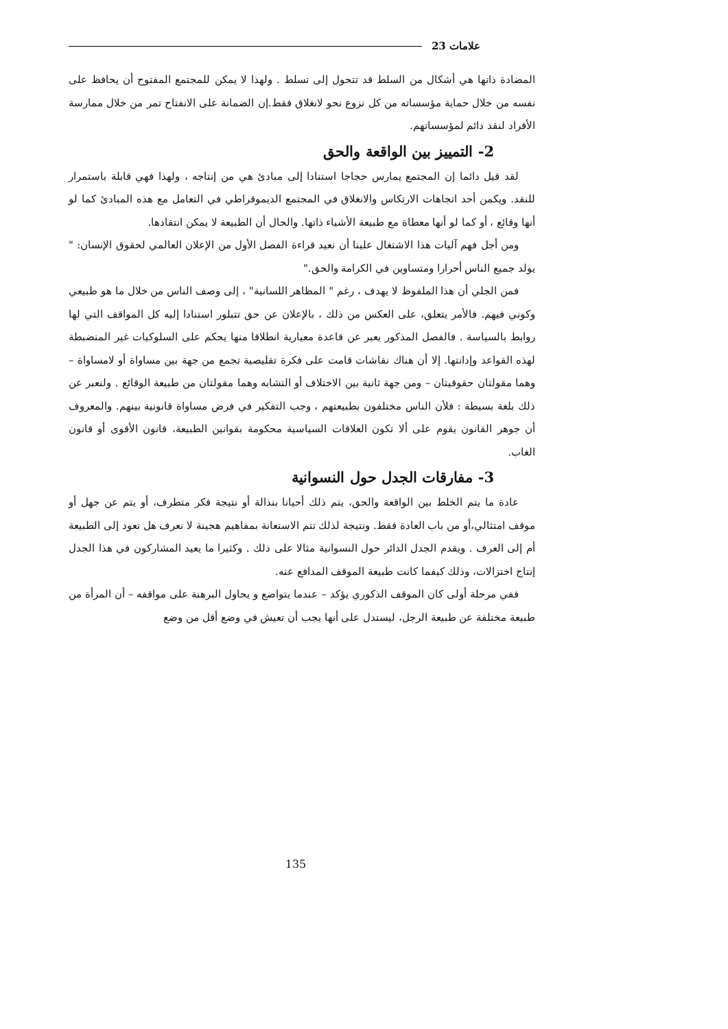علامات 23
المضادة ذاتها هي أشكال من السلط قد تتحول إلى تسلط . ولهذا لا يمكن للمجتمع المفتوح أن يحافظ على نفسه من خلال حماية مؤسساته من كل نزوع نحو لانغلاق فقط.إن الضمانة على الانفتاح تمر من خلال ممارسة الأفراد لنقد دائم لمؤسساتهم.
2- التمييز بين الواقعة والحق
لقد قيل دائما إن المجتمع يمارس حجاجا استنادا إلى مبادئ هي من إنتاجه ، ولهذا فهي قابلة باستمرار للنقد. ويكمن أحد اتجاهات الارتكاس والانغلاق في المجتمع الديموقراطي في التعامل مع هذه المبادئ كما لو أنها وقائع ، أو كما لو أنها معطاة مع طبيعة الأشياء ذاتها. والحال أن الطبيعة لا يمكن انتقادها.
ومن أجل فهم آليات هذا الاشتغال علينا أن نعيد قراءة الفصل الأول من الإعلان العالمي لحقوق الإنسان: " يولد جميع الناس أحرارا ومتساوين في الكرامة والحق."
فمن الجلي أن هذا الملفوظ لا يهدف ، رغم " المظاهر اللسانية" ، إلى وصف الناس من خلال ما هو طبيعي وكوني فيهم. فالأمر يتعلق، على العكس من ذلك ، بالإعلان عن حق تتبلور استنادا إليه كل المواقف التي لها روابط بالسياسة . فالفصل المذكور يعبر عن قاعدة معيارية انطلاقا منها يحكم على السلوكيات غير المنضبطة لهذه القواعد وإدانتها. إلا أن هناك نقاشات قامت على فكرة تقليصية تجمع من جهة بين مساواة أو لامساواة – وهما مقولتان حقوقيتان – ومن جهة ثانية بين الاختلاف أو التشابه وهما مقولتان من طبيعة الوقائع . ولنعبر عن ذلك بلغة بسيطة : فلأن الناس مختلفون بطبيعتهم ، وجب التفكير في فرض مساواة قانونية بينهم. والمعروف أن جوهر القانون يقوم على ألا تكون العلاقات السياسية محكومة بقوانين الطبيعة، قانون الأقوى أو قانون الغاب.
3- مفارقات الجدل حول النسوانية
عادة ما يتم الخلط بين الواقعة والحق، يتم ذلك أحيانا بنذالة أو نتيجة فكر متطرف، أو يتم عن جهل أو موقف امتثالي،أو من باب العادة فقط. ونتيجة لذلك تتم الاستعانة بمفاهيم هجينة لا نعرف هل تعود إلى الطبيعة أم إلى العرف . ويقدم الجدل الدائر حول النسوانية مثالا على ذلك . وكثيرا ما يعيد المشاركون في هذا الجدل إنتاج اختزالات، وذلك كيفما كانت طبيعة الموقف المدافع عنه.
ففي مرحلة أولى كان الموقف الذكوري يؤكد – عندما يتواضع و يحاول البرهنة على مواقفه – أن المرأة من طبيعة مختلفة عن طبيعة الرجل، ليستدل على أنها يجب أن تعيش في وضع أقل من وضع
135